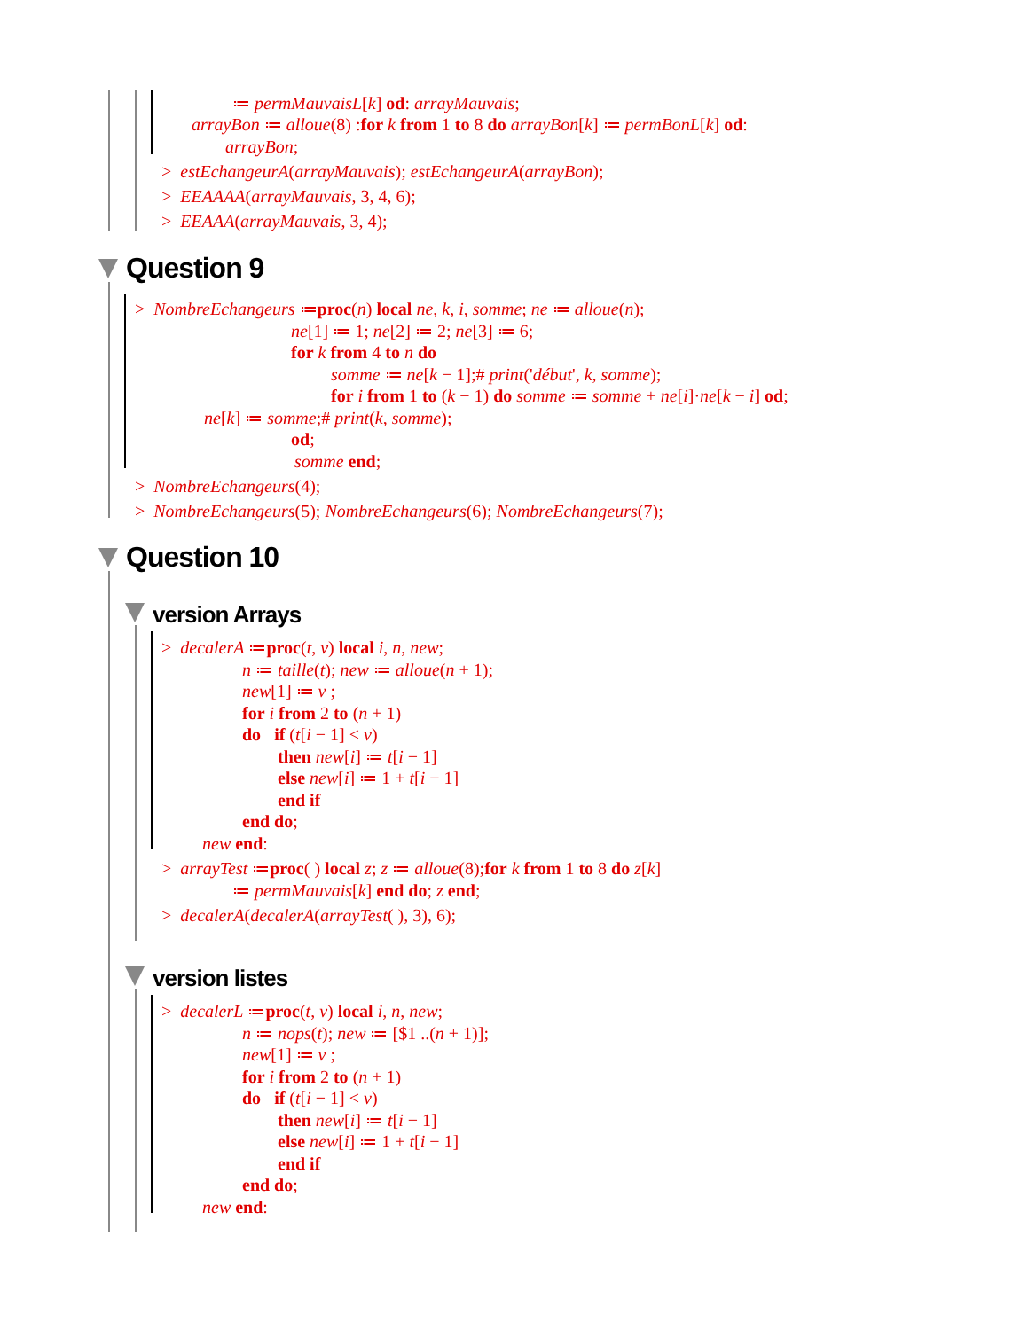≔ permMauvaisL[k] od: arrayMauvais;
arrayBon ≔ alloue(8) :for k from 1 to 8 do arrayBon[k] ≔ permBonL[k] od:
arrayBon;
> estEchangeurA(arrayMauvais); estEchangeurA(arrayBon);
> EEAAAA(arrayMauvais, 3, 4, 6);
> EEAAA(arrayMauvais, 3, 4);
Question 9
> NombreEchangeurs ≔proc(n) local ne, k, i, somme; ne ≔ alloue(n);
ne[1] ≔ 1; ne[2] ≔ 2; ne[3] ≔ 6;
for k from 4 to n do
somme ≔ ne[k − 1];# print('début', k, somme);
for i from 1 to (k − 1) do somme ≔ somme + ne[i]·ne[k − i] od;
ne[k] ≔ somme;# print(k, somme);
od;
somme end;
> NombreEchangeurs(4);
> NombreEchangeurs(5); NombreEchangeurs(6); NombreEchangeurs(7);
Question 10
version Arrays
> decalerA ≔proc(t, v) local i, n, new;
n ≔ taille(t); new ≔ alloue(n + 1);
new[1] ≔ v ;
for i from 2 to (n + 1)
do if (t[i − 1] < v)
then new[i] ≔ t[i − 1]
else new[i] ≔ 1 + t[i − 1]
end if
end do;
new end:
> arrayTest ≔proc( ) local z; z ≔ alloue(8);for k from 1 to 8 do z[k]
≔ permMauvais[k] end do; z end;
> decalerA(decalerA(arrayTest( ), 3), 6);
version listes
> decalerL ≔proc(t, v) local i, n, new;
n ≔ nops(t); new ≔ [$1 ..(n + 1)];
new[1] ≔ v ;
for i from 2 to (n + 1)
do if (t[i − 1] < v)
then new[i] ≔ t[i − 1]
else new[i] ≔ 1 + t[i − 1]
end if
end do;
new end: